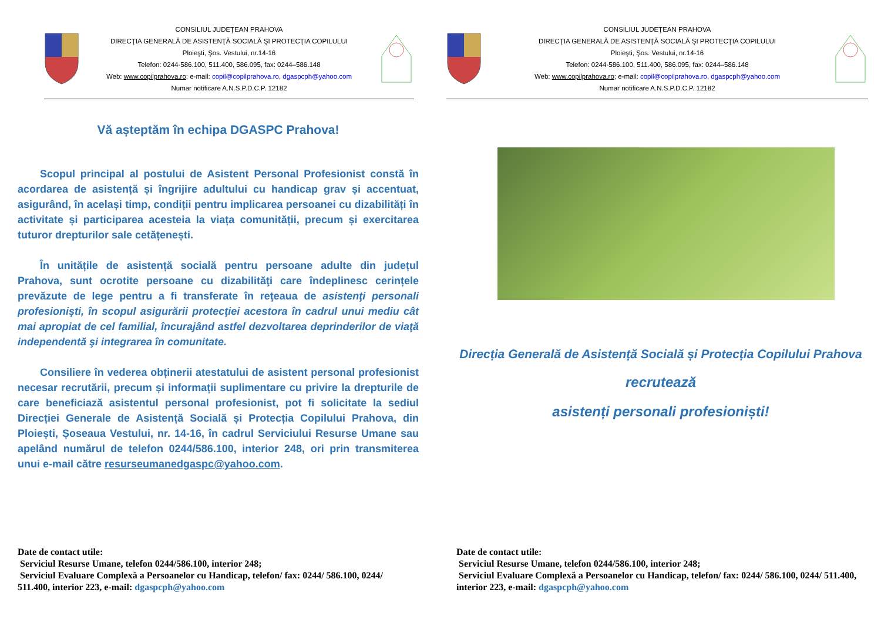CONSILIUL JUDEŢEAN PRAHOVA
DIRECŢIA GENERALĂ DE ASISTENŢĂ SOCIALĂ ŞI PROTECŢIA COPILULUI
Ploieşti, Şos. Vestului, nr.14-16
Telefon: 0244-586.100, 511.400, 586.095, fax: 0244–586.148
Web: www.copilprahova.ro; e-mail: copil@copilprahova.ro, dgaspcph@yahoo.com
Numar notificare A.N.S.P.D.C.P. 12182
Vă așteptăm în echipa DGASPC Prahova!
Scopul principal al postului de Asistent Personal Profesionist constă în acordarea de asistență și îngrijire adultului cu handicap grav și accentuat, asigurând, în același timp, condiții pentru implicarea persoanei cu dizabilități în activitate și participarea acesteia la viața comunității, precum și exercitarea tuturor drepturilor sale cetățenești.
În unitățile de asistență socială pentru persoane adulte din județul Prahova, sunt ocrotite persoane cu dizabilităţi care îndeplinesc cerințele prevăzute de lege pentru a fi transferate în reţeaua de asistenţi personali profesionişti, în scopul asigurării protecţiei acestora în cadrul unui mediu cât mai apropiat de cel familial, încurajând astfel dezvoltarea deprinderilor de viaţă independentă şi integrarea în comunitate.
Consiliere în vederea obținerii atestatului de asistent personal profesionist necesar recrutării, precum și informații suplimentare cu privire la drepturile de care beneficiază asistentul personal profesionist, pot fi solicitate la sediul Direcției Generale de Asistență Socială și Protecția Copilului Prahova, din Ploiești, Șoseaua Vestului, nr. 14-16, în cadrul Serviciului Resurse Umane sau apelând numărul de telefon 0244/586.100, interior 248, ori prin transmiterea unui e-mail către resurseumanedgaspc@yahoo.com.
Date de contact utile:
Serviciul Resurse Umane, telefon 0244/586.100, interior 248;
Serviciul Evaluare Complexă a Persoanelor cu Handicap, telefon/ fax: 0244/ 586.100, 0244/ 511.400, interior 223, e-mail: dgaspcph@yahoo.com
CONSILIUL JUDEŢEAN PRAHOVA
DIRECŢIA GENERALĂ DE ASISTENŢĂ SOCIALĂ ŞI PROTECŢIA COPILULUI
Ploieşti, Şos. Vestului, nr.14-16
Telefon: 0244-586.100, 511.400, 586.095, fax: 0244–586.148
Web: www.copilprahova.ro; e-mail: copil@copilprahova.ro, dgaspcph@yahoo.com
Numar notificare A.N.S.P.D.C.P. 12182
Direcția Generală de Asistență Socială și Protecția Copilului Prahova
recrutează
asistenți personali profesioniști!
Date de contact utile:
Serviciul Resurse Umane, telefon 0244/586.100, interior 248;
Serviciul Evaluare Complexă a Persoanelor cu Handicap, telefon/ fax: 0244/ 586.100, 0244/ 511.400, interior 223, e-mail: dgaspcph@yahoo.com